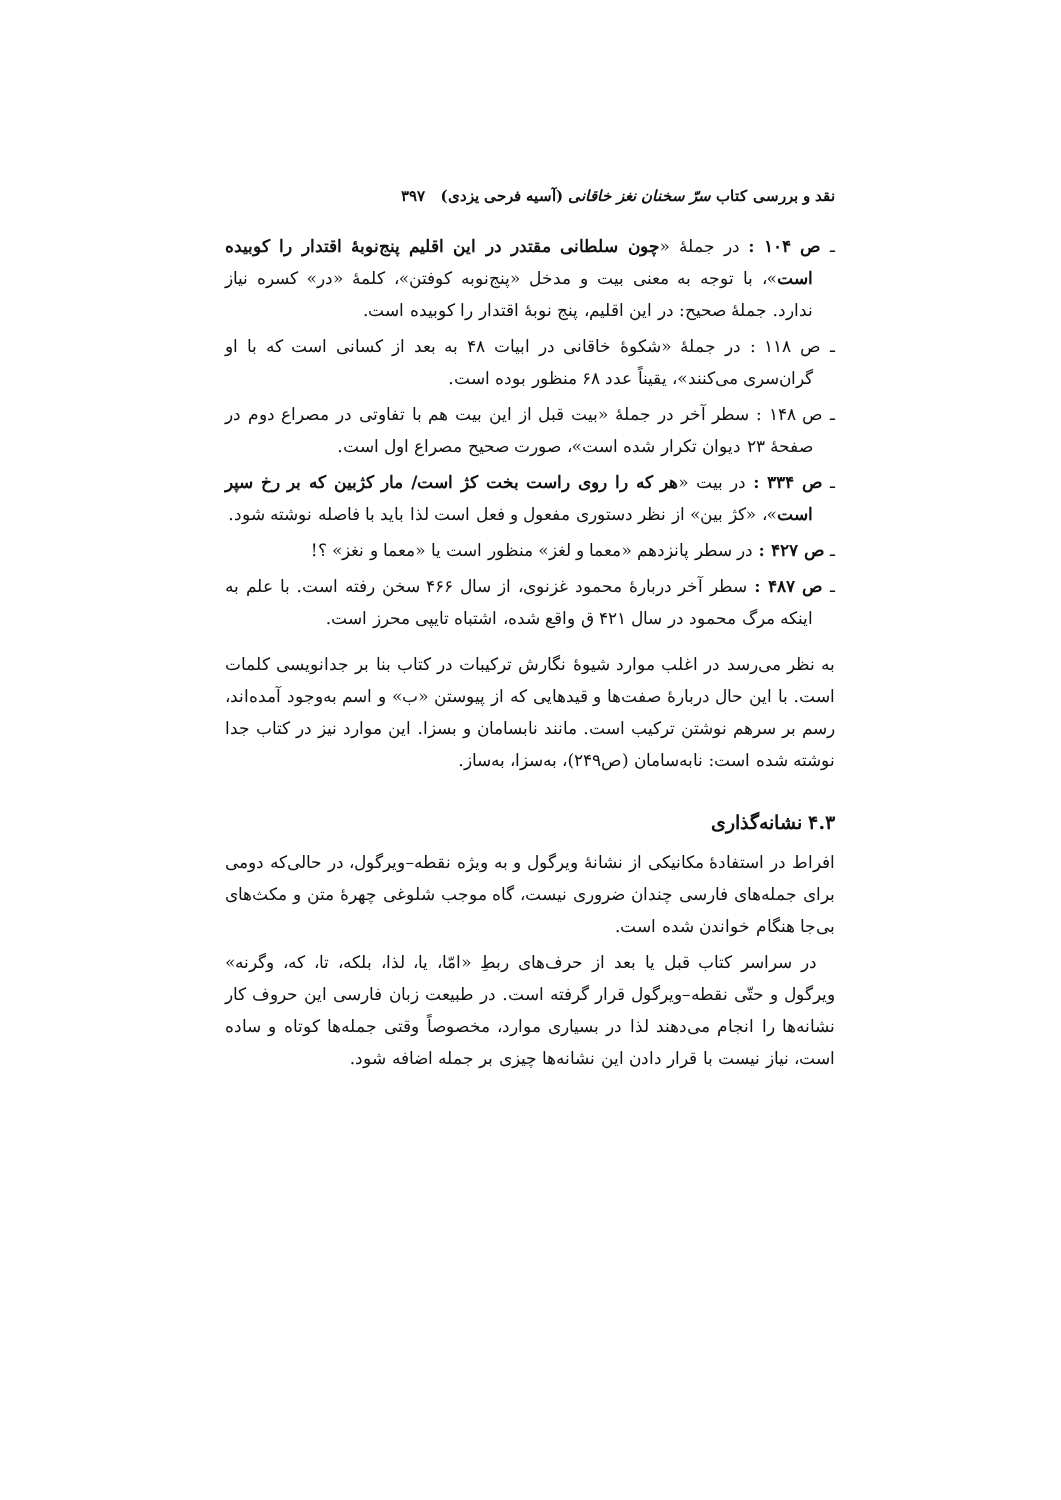نقد و بررسی کتاب سرّ سخنان نغز خاقانی (آسیه فرحی یزدی) ۳۹۷
ـ ص ۱۰۴ : در جملهٔ «چون سلطانی مقتدر در این اقلیم پنج‌نوبهٔ اقتدار را کوبیده است»، با توجه به معنی بیت و مدخل «پنج‌نوبه کوفتن»، کلمهٔ «در» کسره نیاز ندارد. جملهٔ صحیح: در این اقلیم، پنج نوبهٔ اقتدار را کوبیده است.
ـ ص ۱۱۸ : در جملهٔ «شکوهٔ خاقانی در ابیات ۴۸ به بعد از کسانی است که با او گران‌سری می‌کنند»، یقیناً عدد ۶۸ منظور بوده است.
ـ ص ۱۴۸ : سطر آخر در جملهٔ «بیت قبل از این بیت هم با تفاوتی در مصراع دوم در صفحهٔ ۲۳ دیوان تکرار شده است»، صورت صحیح مصراع اول است.
ـ ص ۳۳۴ : در بیت «هر که را روی راست بخت کژ است/ مار کژبین که بر رخ سپر است»، «کژ بین» از نظر دستوری مفعول و فعل است لذا باید با فاصله نوشته شود.
ـ ص ۴۲۷ : در سطر پانزدهم «معما و لغز» منظور است یا «معما و نغز» ؟!
ـ ص ۴۸۷ : سطر آخر دربارهٔ محمود غزنوی، از سال ۴۶۶ سخن رفته است. با علم به اینکه مرگ محمود در سال ۴۲۱ ق واقع شده، اشتباه تایپی محرز است.
به نظر می‌رسد در اغلب موارد شیوهٔ نگارش ترکیبات در کتاب بنا بر جدانویسی کلمات است. با این حال دربارهٔ صفت‌ها و قیدهایی که از پیوستن «ب» و اسم به‌وجود آمده‌اند، رسم بر سرهم نوشتن ترکیب است. مانند نابسامان و بسزا. این موارد نیز در کتاب جدا نوشته شده است: نابه‌سامان (ص۲۴۹)، به‌سزا، به‌ساز.
۴.۳ نشانه‌گذاری
افراط در استفادهٔ مکانیکی از نشانهٔ ویرگول و به ویژه نقطه–ویرگول، در حالی‌که دومی برای جمله‌های فارسی چندان ضروری نیست، گاه موجب شلوغی چهرهٔ متن و مکث‌های بی‌جا هنگام خواندن شده است.
در سراسر کتاب قبل یا بعد از حرف‌های ربطِ «امّا، یا، لذا، بلکه، تا، که، وگرنه» ویرگول و حتّی نقطه–ویرگول قرار گرفته است. در طبیعت زبان فارسی این حروف کار نشانه‌ها را انجام می‌دهند لذا در بسیاری موارد، مخصوصاً وقتی جمله‌ها کوتاه و ساده است، نیاز نیست با قرار دادن این نشانه‌ها چیزی بر جمله اضافه شود.